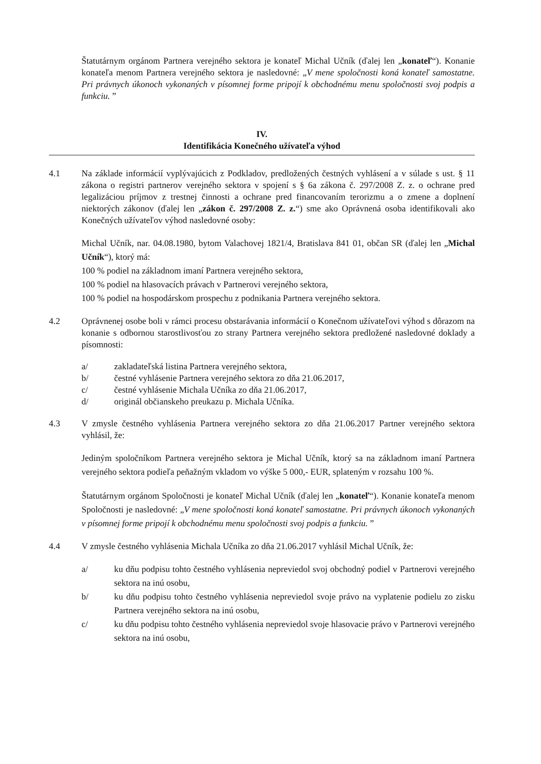Štatutárnym orgánom Partnera verejného sektora je konateľ Michal Učník (ďalej len „konateľ“). Konanie konateľa menom Partnera verejného sektora je nasledovné: „V mene spoločnosti koná konateľ samostatne. Pri právnych úkonoch vykonaných v písomnej forme pripojí k obchodnému menu spoločnosti svoj podpis a funkciu. ”
IV.
Identifikácia Konečného užívateľa výhod
4.1 Na základe informácií vyplývajúcich z Podkladov, predložených čestných vyhlásení a v súlade s ust. § 11 zákona o registri partnerov verejného sektora v spojení s § 6a zákona č. 297/2008 Z. z. o ochrane pred legalizáciou príjmov z trestnej činnosti a ochrane pred financovaním terorizmu a o zmene a doplnení niektorých zákonov (ďalej len „zákon č. 297/2008 Z. z.“) sme ako Oprávnená osoba identifikovali ako Konečných užívateľov výhod nasledovné osoby:
Michal Učník, nar. 04.08.1980, bytom Valachovej 1821/4, Bratislava 841 01, občan SR (ďalej len „Michal Učník“), ktorý má:
100 % podiel na základnom imaní Partnera verejného sektora,
100 % podiel na hlasovacích právach v Partnerovi verejného sektora,
100 % podiel na hospodárskom prospechu z podnikania Partnera verejného sektora.
4.2 Oprávnenej osobe boli v rámci procesu obstarávania informácií o Konečnom užívateľovi výhod s dôrazom na konanie s odbornou starostlivosťou zo strany Partnera verejného sektora predložené nasledovné doklady a písomnosti:
a/ zakladateľská listina Partnera verejného sektora,
b/ čestné vyhlásenie Partnera verejného sektora zo dňa 21.06.2017,
c/ čestné vyhlásenie Michala Učníka zo dňa 21.06.2017,
d/ originál občianskeho preukazu p. Michala Učníka.
4.3 V zmysle čestného vyhlásenia Partnera verejného sektora zo dňa 21.06.2017 Partner verejného sektora vyhlásil, že:
Jediným spoločníkom Partnera verejného sektora je Michal Učník, ktorý sa na základnom imaní Partnera verejného sektora podieľa peňažným vkladom vo výške 5 000,- EUR, splateným v rozsahu 100 %.
Štatutárnym orgánom Spoločnosti je konateľ Michal Učník (ďalej len „konateľ“). Konanie konateľa menom Spoločnosti je nasledovné: „V mene spoločnosti koná konateľ samostatne. Pri právnych úkonoch vykonaných v písomnej forme pripojí k obchodnému menu spoločnosti svoj podpis a funkciu. ”
4.4 V zmysle čestného vyhlásenia Michala Učníka zo dňa 21.06.2017 vyhlásil Michal Učník, že:
a/ ku dňu podpisu tohto čestného vyhlásenia nepreviedol svoj obchodný podiel v Partnerovi verejného sektora na inú osobu,
b/ ku dňu podpisu tohto čestného vyhlásenia nepreviedol svoje právo na vyplatenie podielu zo zisku Partnera verejného sektora na inú osobu,
c/ ku dňu podpisu tohto čestného vyhlásenia nepreviedol svoje hlasovacie právo v Partnerovi verejného sektora na inú osobu,